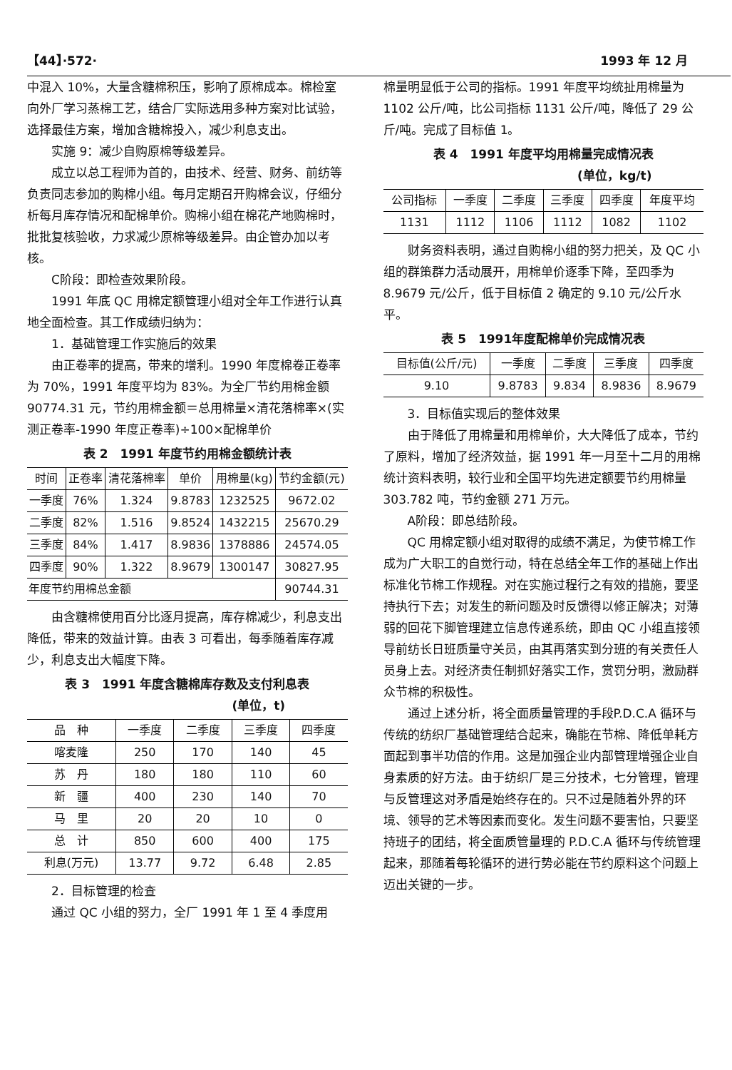【44】·572· 1993 年 12 月
中混入 10%，大量含糖棉积压，影响了原棉成本。棉检室向外厂学习蒸棉工艺，结合厂实际选用多种方案对比试验，选择最佳方案，增加含糖棉投入，减少利息支出。
实施 9：减少自购原棉等级差异。
成立以总工程师为首的，由技术、经营、财务、前纺等负责同志参加的购棉小组。每月定期召开购棉会议，仔细分析每月库存情况和配棉单价。购棉小组在棉花产地购棉时，批批复核验收，力求减少原棉等级差异。由企管办加以考核。
C阶段：即检查效果阶段。
1991 年底 QC 用棉定额管理小组对全年工作进行认真地全面检查。其工作成绩归纳为：
1．基础管理工作实施后的效果
由正卷率的提高，带来的增利。1990 年度棉卷正卷率为 70%，1991 年度平均为 83%。为全厂节约用棉金额 90774.31 元，节约用棉金额＝总用棉量×清花落棉率×(实测正卷率-1990 年度正卷率)÷100×配棉单价
表 2　1991 年度节约用棉金额统计表
| 时间 | 正卷率 | 清花落棉率 | 单价 | 用棉量(kg) | 节约金额(元) |
| --- | --- | --- | --- | --- | --- |
| 一季度 | 76% | 1.324 | 9.8783 | 1232525 | 9672.02 |
| 二季度 | 82% | 1.516 | 9.8524 | 1432215 | 25670.29 |
| 三季度 | 84% | 1.417 | 8.9836 | 1378886 | 24574.05 |
| 四季度 | 90% | 1.322 | 8.9679 | 1300147 | 30827.95 |
| 年度节约用棉总金额 | | | | | 90744.31 |
由含糖棉使用百分比逐月提高，库存棉减少，利息支出降低，带来的效益计算。由表 3 可看出，每季随着库存减少，利息支出大幅度下降。
表 3　1991 年度含糖棉库存数及支付利息表
(单位，t)
| 品 种 | 一季度 | 二季度 | 三季度 | 四季度 |
| --- | --- | --- | --- | --- |
| 喀麦隆 | 250 | 170 | 140 | 45 |
| 苏 丹 | 180 | 180 | 110 | 60 |
| 新 疆 | 400 | 230 | 140 | 70 |
| 马 里 | 20 | 20 | 10 | 0 |
| 总 计 | 850 | 600 | 400 | 175 |
| 利息(万元) | 13.77 | 9.72 | 6.48 | 2.85 |
2．目标管理的检查
通过 QC 小组的努力，全厂 1991 年 1 至 4 季度用
棉量明显低于公司的指标。1991 年度平均统扯用棉量为 1102 公斤/吨，比公司指标 1131 公斤/吨，降低了 29 公斤/吨。完成了目标值 1。
表 4　1991 年度平均用棉量完成情况表
(单位，kg/t)
| 公司指标 | 一季度 | 二季度 | 三季度 | 四季度 | 年度平均 |
| --- | --- | --- | --- | --- | --- |
| 1131 | 1112 | 1106 | 1112 | 1082 | 1102 |
财务资料表明，通过自购棉小组的努力把关，及 QC 小组的群策群力活动展开，用棉单价逐季下降，至四季为 8.9679 元/公斤，低于目标值 2 确定的 9.10 元/公斤水平。
表 5　1991年度配棉单价完成情况表
| 目标值(公斤/元) | 一季度 | 二季度 | 三季度 | 四季度 |
| --- | --- | --- | --- | --- |
| 9.10 | 9.8783 | 9.834 | 8.9836 | 8.9679 |
3．目标值实现后的整体效果
由于降低了用棉量和用棉单价，大大降低了成本，节约了原料，增加了经济效益，据 1991 年一月至十二月的用棉统计资料表明，较行业和全国平均先进定额要节约用棉量 303.782 吨，节约金额 271 万元。
A阶段：即总结阶段。
QC 用棉定额小组对取得的成绩不满足，为使节棉工作成为广大职工的自觉行动，特在总结全年工作的基础上作出标准化节棉工作规程。对在实施过程行之有效的措施，要坚持执行下去；对发生的新问题及时反馈得以修正解决；对薄弱的回花下脚管理建立信息传递系统，即由 QC 小组直接领导前纺长日班质量守关员，由其再落实到分班的有关责任人员身上去。对经济责任制抓好落实工作，赏罚分明，激励群众节棉的积极性。
通过上述分析，将全面质量管理的手段P.D.C.A 循环与传统的纺织厂基础管理结合起来，确能在节棉、降低单耗方面起到事半功倍的作用。这是加强企业内部管理增强企业自身素质的好方法。由于纺织厂是三分技术，七分管理，管理与反管理这对矛盾是始终存在的。只不过是随着外界的环境、领导的艺术等因素而变化。发生问题不要害怕，只要坚持班子的团结，将全面质管量理的 P.D.C.A 循环与传统管理起来，那随着每轮循环的进行势必能在节约原料这个问题上迈出关键的一步。